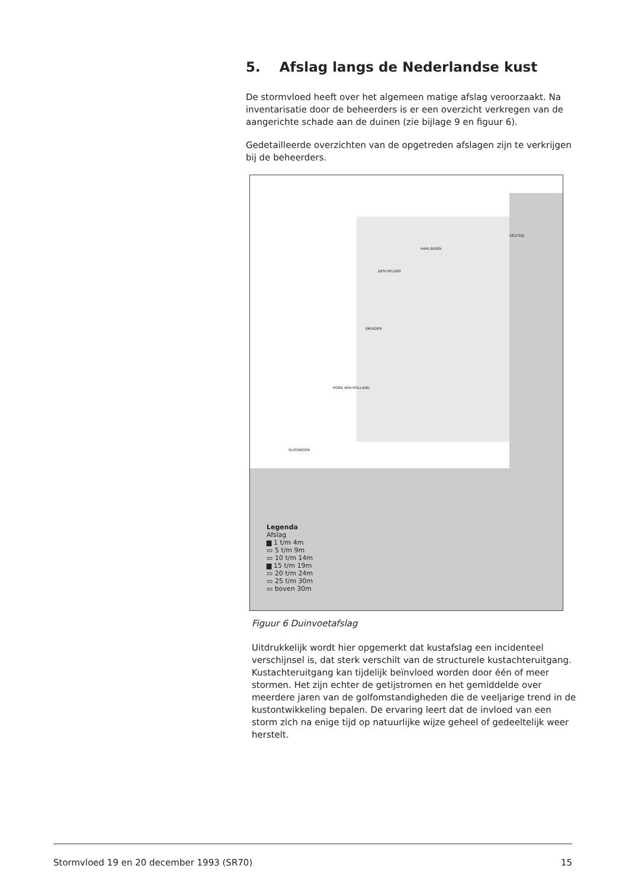5. Afslag langs de Nederlandse kust
De stormvloed heeft over het algemeen matige afslag veroorzaakt. Na inventarisatie door de beheerders is er een overzicht verkregen van de aangerichte schade aan de duinen (zie bijlage 9 en figuur 6).
Gedetailleerde overzichten van de opgetreden afslagen zijn te verkrijgen bij de beheerders.
DELFZIJL
HARLINGEN
DEN HELDER
IJMUIDEN
HOEK VAN HOLLAND
VLISSINGEN
Legenda
Afslag
▆ 1 t/m 4m
▭ 5 t/m 9m
▭ 10 t/m 14m
▆ 15 t/m 19m
▭ 20 t/m 24m
▭ 25 t/m 30m
▭ boven 30m
Figuur 6 Duinvoetafslag
Uitdrukkelijk wordt hier opgemerkt dat kustafslag een incidenteel verschijnsel is, dat sterk verschilt van de structurele kustachteruitgang. Kustachteruitgang kan tijdelijk beïnvloed worden door één of meer stormen. Het zijn echter de getijstromen en het gemiddelde over meerdere jaren van de golfomstandigheden die de veeljarige trend in de kustontwikkeling bepalen. De ervaring leert dat de invloed van een storm zich na enige tijd op natuurlijke wijze geheel of gedeeltelijk weer herstelt.
Stormvloed 19 en 20 december 1993 (SR70) 15